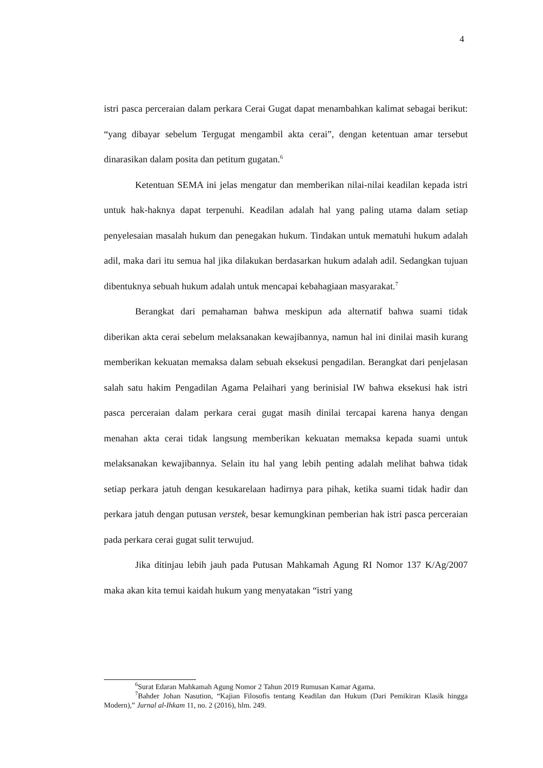4
istri pasca perceraian dalam perkara Cerai Gugat dapat menambahkan kalimat sebagai berikut: “yang dibayar sebelum Tergugat mengambil akta cerai”, dengan ketentuan amar tersebut dinarasikan dalam posita dan petitum gugatan.<sup>6</sup>
Ketentuan SEMA ini jelas mengatur dan memberikan nilai-nilai keadilan kepada istri untuk hak-haknya dapat terpenuhi. Keadilan adalah hal yang paling utama dalam setiap penyelesaian masalah hukum dan penegakan hukum. Tindakan untuk mematuhi hukum adalah adil, maka dari itu semua hal jika dilakukan berdasarkan hukum adalah adil. Sedangkan tujuan dibentuknya sebuah hukum adalah untuk mencapai kebahagiaan masyarakat.<sup>7</sup>
Berangkat dari pemahaman bahwa meskipun ada alternatif bahwa suami tidak diberikan akta cerai sebelum melaksanakan kewajibannya, namun hal ini dinilai masih kurang memberikan kekuatan memaksa dalam sebuah eksekusi pengadilan. Berangkat dari penjelasan salah satu hakim Pengadilan Agama Pelaihari yang berinisial IW bahwa eksekusi hak istri pasca perceraian dalam perkara cerai gugat masih dinilai tercapai karena hanya dengan menahan akta cerai tidak langsung memberikan kekuatan memaksa kepada suami untuk melaksanakan kewajibannya. Selain itu hal yang lebih penting adalah melihat bahwa tidak setiap perkara jatuh dengan kesukarelaan hadirnya para pihak, ketika suami tidak hadir dan perkara jatuh dengan putusan verstek, besar kemungkinan pemberian hak istri pasca perceraian pada perkara cerai gugat sulit terwujud.
Jika ditinjau lebih jauh pada Putusan Mahkamah Agung RI Nomor 137 K/Ag/2007 maka akan kita temui kaidah hukum yang menyatakan “istri yang
<sup>6</sup> Surat Edaran Mahkamah Agung Nomor 2 Tahun 2019 Rumusan Kamar Agama.
<sup>7</sup> Bahder Johan Nasution, “Kajian Filosofis tentang Keadilan dan Hukum (Dari Pemikiran Klasik hingga Modern),” Jurnal al-Ihkam 11, no. 2 (2016), hlm. 249.